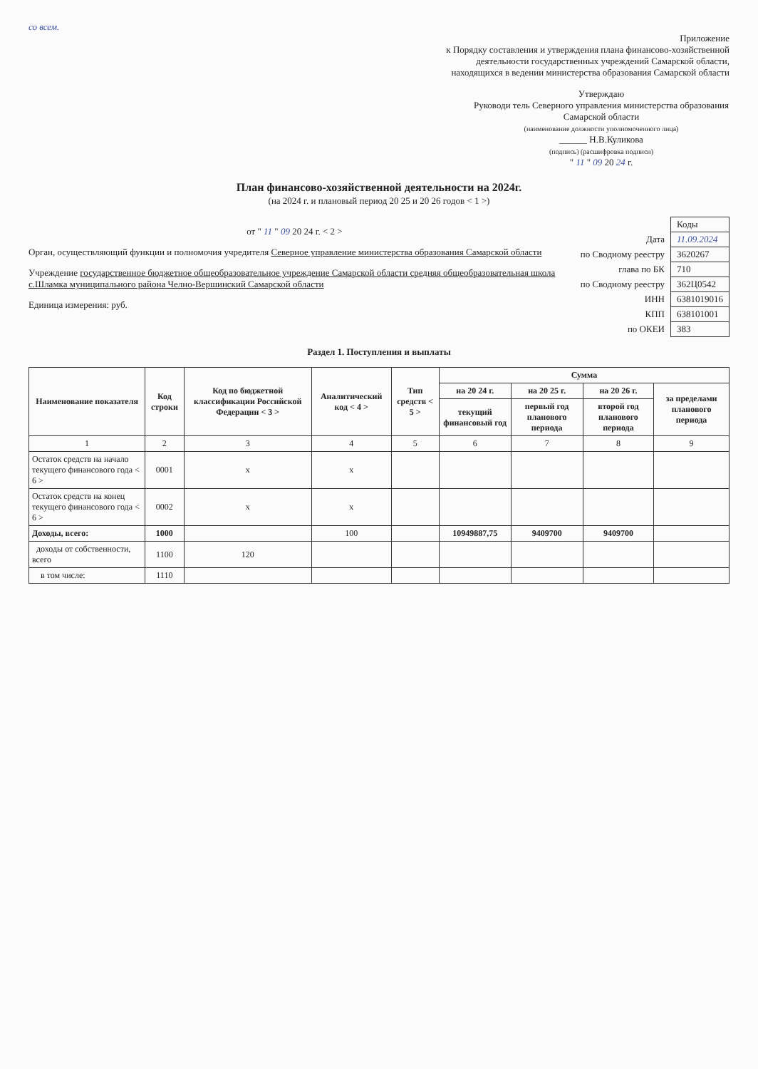со всем.
Приложение
к Порядку составления и утверждения плана финансово-хозяйственной деятельности государственных учреждений Самарской области, находящихся в ведении министерства образования Самарской области
Утверждаю
Руководи тель Северного управления министерства образования Самарской области
(наименование должности уполномоченного лица)
______ Н.В.Куликова
(подпись) (расшифровка подписи)
" 11 " 09 20 24 г.
План финансово-хозяйственной деятельности на 2024г.
(на 2024 г. и плановый период 20 25 и 20 26 годов < 1 >)
от " 11 " 09 20 24 г. < 2 >
Орган, осуществляющий функции и полномочия учредителя Северное управление министерства образования Самарской области
Учреждение государственное бюджетное общеобразовательное учреждение Самарской области средняя общеобразовательная школа с.Шламка муниципального района Челно-Вершинский Самарской области
Единица измерения: руб.
| | Коды |
| Дата | 11.09.2024 |
| по Сводному реестру | 3620267 |
| глава по БК | 710 |
| по Сводному реестру | 362Ц0542 |
| ИНН | 6381019016 |
| КПП | 638101001 |
| по ОКЕИ | 383 |
Раздел 1. Поступления и выплаты
| Наименование показателя | Код строки | Код по бюджетной классификации Российской Федерации < 3 > | Аналитический код < 4 > | Тип средств < 5 > | Сумма | | | |
| --- | --- | --- | --- | --- | --- | --- | --- | --- |
| | | | | | на 20 24 г. | на 20 25 г. | на 20 26 г. | за пределами планового периода |
| | | | | | текущий финансовый год | первый год планового периода | второй год планового периода | |
| 1 | 2 | 3 | 4 | 5 | 6 | 7 | 8 | 9 |
| Остаток средств на начало текущего финансового года < 6 > | 0001 | x | x | | | | | |
| Остаток средств на конец текущего финансового года < 6 > | 0002 | x | x | | | | | |
| Доходы, всего: | 1000 | | 100 | | 10949887,75 | 9409700 | 9409700 | |
| доходы от собственности, всего | 1100 | 120 | | | | | | |
| в том числе: | 1110 | | | | | | | |